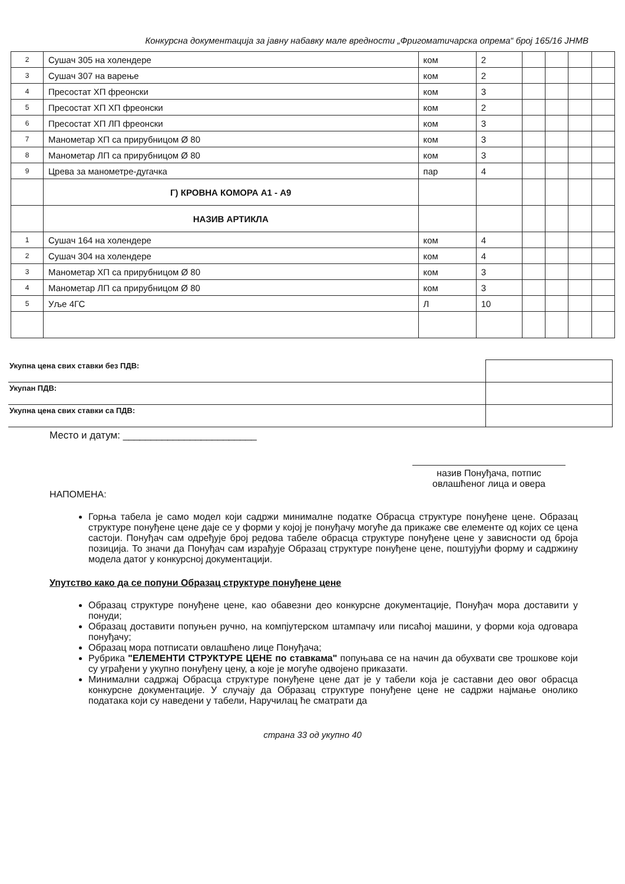Конкурсна документација за јавну набавку мале вредности „Фригоматичарска опрема“ број 165/16 ЈНМВ
| 2 | Сушач 305 на холендере | ком | 2 | | | | |
| 3 | Сушач 307 на варење | ком | 2 | | | | |
| 4 | Пресостат ХП фреонски | ком | 3 | | | | |
| 5 | Пресостат ХП ХП фреонски | ком | 2 | | | | |
| 6 | Пресостат ХП ЛП фреонски | ком | 3 | | | | |
| 7 | Манометар ХП са прирубницом Ø 80 | ком | 3 | | | | |
| 8 | Манометар ЛП са прирубницом Ø 80 | ком | 3 | | | | |
| 9 | Црева за манометре-дугачка | пар | 4 | | | | |
| | Г) КРОВНА КОМОРА А1 - А9 | | | | | | |
| | НАЗИВ АРТИКЛА | | | | | | |
| 1 | Сушач 164 на холендере | ком | 4 | | | | |
| 2 | Сушач 304 на холендере | ком | 4 | | | | |
| 3 | Манометар ХП са прирубницом Ø 80 | ком | 3 | | | | |
| 4 | Манометар ЛП са прирубницом Ø 80 | ком | 3 | | | | |
| 5 | Уље 4ГС | Л | 10 | | | | |
| Укупна цена свих ставки без ПДВ: | |
| Укупан ПДВ: | |
| Укупна цена свих ставки са ПДВ: | |
Место и датум: ________________________
назив Понуђача, потпис овлашћеног лица и овера
НАПОМЕНА:
Горња табела је само модел који садржи минималне податке Обрасца структуре понуђене цене. Образац структуре понуђене цене даје се у форми у којој је понуђачу могуће да прикаже све елементе од којих се цена састоји. Понуђач сам одређује број редова табеле обрасца структуре понуђене цене у зависности од броја позиција. То значи да Понуђач сам израђује Образац структуре понуђене цене, поштујући форму и садржину модела датог у конкурсној документацији.
Упутство како да се попуни Образац структуре понуђене цене
Образац структуре понуђене цене, као обавезни део конкурсне документације, Понуђач мора доставити у понуди;
Образац доставити попуњен ручно, на компјутерском штампачу или писаћој машини, у форми која одговара понуђачу;
Образац мора потписати овлашћено лице Понуђача;
Рубрика "ЕЛЕМЕНТИ СТРУКТУРЕ ЦЕНЕ по ставкама" попуњава се на начин да обухвати све трошкове који су уграђени у укупно понуђену цену, а које је могуће одвојено приказати.
Минимални садржај Обрасца структуре понуђене цене дат је у табели која је саставни део овог обрасца конкурсне документације. У случају да Образац структуре понуђене цене не садржи најмање онолико података који су наведени у табели, Наручилац ће сматрати да
страна 33 од укупно 40